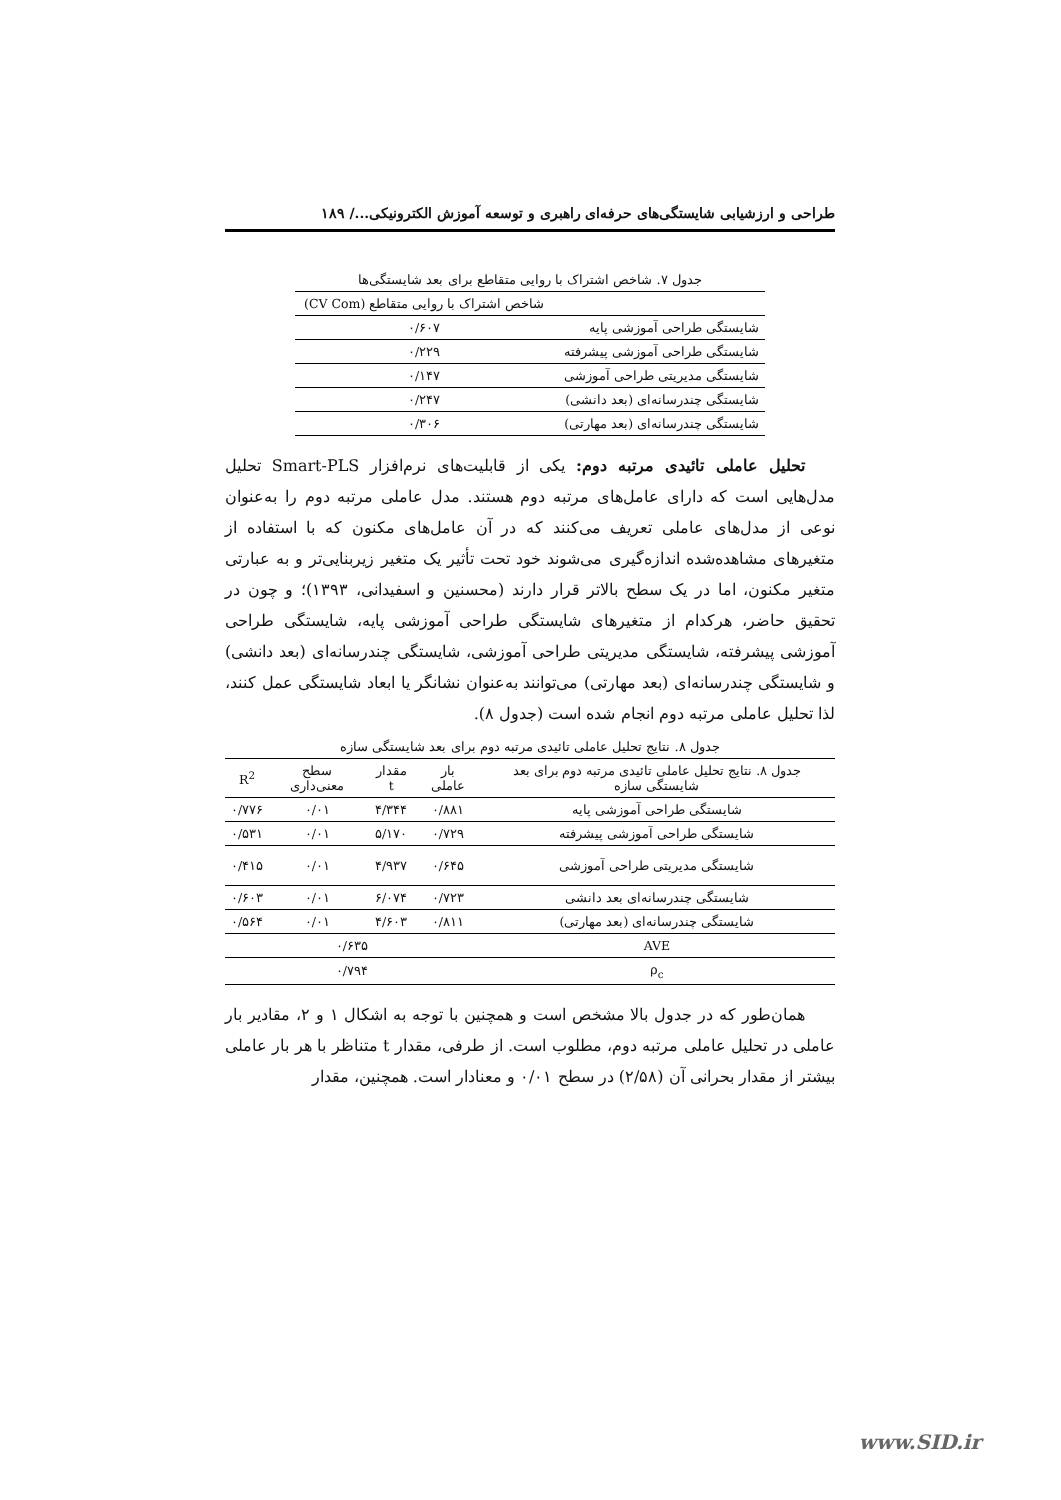طراحی و ارزشیابی شایستگی‌های حرفه‌ای راهبری و توسعه آموزش الکترونیکی.../ ۱۸۹
جدول ۷. شاخص اشتراک با روایی متقاطع برای بعد شایستگی‌ها
| | شاخص اشتراک با روایی متقاطع (CV Com) |
| --- | --- |
| شایستگی طراحی آموزشی پایه | ۰/۶۰۷ |
| شایستگی طراحی آموزشی پیشرفته | ۰/۲۲۹ |
| شایستگی مدیریتی طراحی آموزشی | ۰/۱۴۷ |
| شایستگی چندرسانه‌ای (بعد دانشی) | ۰/۲۴۷ |
| شایستگی چندرسانه‌ای (بعد مهارتی) | ۰/۳۰۶ |
تحلیل عاملی تائیدی مرتبه دوم: یکی از قابلیت‌های نرم‌افزار Smart-PLS تحلیل مدل‌هایی است که دارای عامل‌های مرتبه دوم هستند. مدل عاملی مرتبه دوم را به‌عنوان نوعی از مدل‌های عاملی تعریف می‌کنند که در آن عامل‌های مکنون که با استفاده از متغیرهای مشاهده‌شده اندازه‌گیری می‌شوند خود تحت تأثیر یک متغیر زیربنایی‌تر و به عبارتی متغیر مکنون، اما در یک سطح بالاتر قرار دارند (محسنین و اسفیدانی، ۱۳۹۳)؛ و چون در تحقیق حاضر، هرکدام از متغیرهای شایستگی طراحی آموزشی پایه، شایستگی طراحی آموزشی پیشرفته، شایستگی مدیریتی طراحی آموزشی، شایستگی چندرسانه‌ای (بعد دانشی) و شایستگی چندرسانه‌ای (بعد مهارتی) می‌توانند به‌عنوان نشانگر یا ابعاد شایستگی عمل کنند، لذا تحلیل عاملی مرتبه دوم انجام شده است (جدول ۸).
جدول ۸. نتایج تحلیل عاملی تائیدی مرتبه دوم برای بعد شایستگی سازه
| جدول ۸. نتایج تحلیل عاملی تائیدی مرتبه دوم برای بعد شایستگی سازه | بار عاملی | مقدار t | سطح معنی‌داری | R<sup>2</sup> |
| --- | --- | --- | --- | --- |
| شایستگی طراحی آموزشی پایه | ۰/۸۸۱ | ۴/۳۴۴ | ۰/۰۱ | ۰/۷۷۶ |
| شایستگی طراحی آموزشی پیشرفته | ۰/۷۲۹ | ۵/۱۷۰ | ۰/۰۱ | ۰/۵۳۱ |
| شایستگی مدیریتی طراحی آموزشی | ۰/۶۴۵ | ۴/۹۳۷ | ۰/۰۱ | ۰/۴۱۵ |
| شایستگی چندرسانه‌ای بعد دانشی | ۰/۷۲۳ | ۶/۰۷۴ | ۰/۰۱ | ۰/۶۰۳ |
| شایستگی چندرسانه‌ای (بعد مهارتی) | ۰/۸۱۱ | ۴/۶۰۳ | ۰/۰۱ | ۰/۵۶۴ |
| AVE | ۰/۶۳۵ | | | |
| ρ<sub>c</sub> | ۰/۷۹۴ | | | |
همان‌طور که در جدول بالا مشخص است و همچنین با توجه به اشکال ۱ و ۲، مقادیر بار عاملی در تحلیل عاملی مرتبه دوم، مطلوب است. از طرفی، مقدار t متناظر با هر بار عاملی بیشتر از مقدار بحرانی آن (۲/۵۸) در سطح ۰/۰۱ و معنادار است. همچنین، مقدار
www.SID.ir